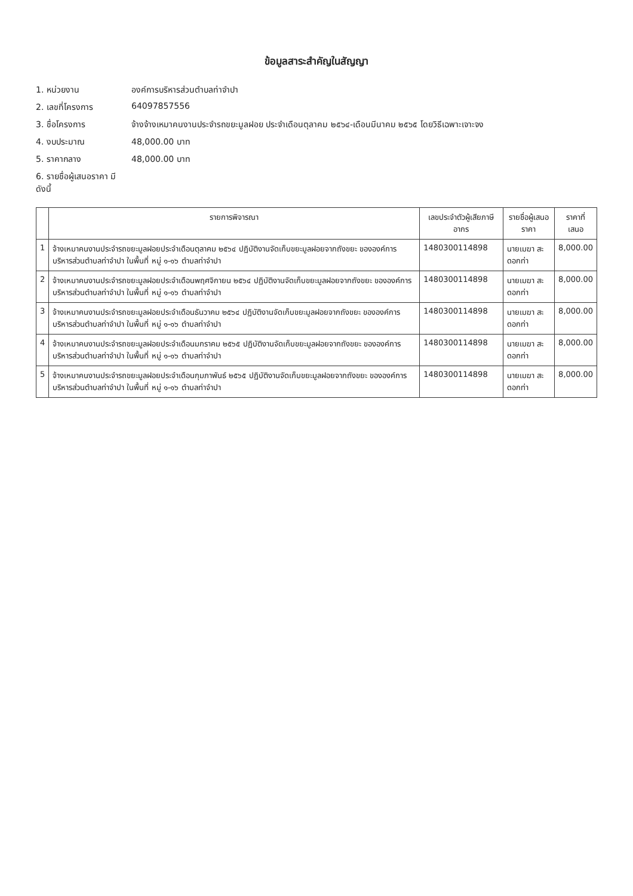ข้อมูลสาระสำคัญในสัญญา
1. หน่วยงาน องค์การบริหารส่วนตำบลท่าจำปา
2. เลขที่โครงการ 64097857556
3. ชื่อโครงการ จ้างจ้างเหมาคนงานประจำรถขยะมูลฝอย ประจำเดือนตุลาคม ๒๕๖๔-เดือนมีนาคม ๒๕๖๕ โดยวิธีเฉพาะเจาะจง
4. งบประมาณ 48,000.00 บาท
5. ราคากลาง 48,000.00 บาท
6. รายชื่อผู้เสนอราคา มีดังนี้
| | รายการพิจารณา | เลขประจำตัวผู้เสียภาษีอากร | รายชื่อผู้เสนอราคา | ราคาที่เสนอ |
| --- | --- | --- | --- | --- |
| 1 | จ้างเหมาคนงานประจำรถขยะมูลฝอยประจำเดือนตุลาคม ๒๕๖๔ ปฏิบัติงานจัดเก็บขยะมูลฝอยจากถังขยะ ขององค์การบริหารส่วนตำบลท่าจำปา ในพื้นที่ หมู่ ๑-๑๖ ตำบลท่าจำปา | 1480300114898 | นายเมฆา สะดอกท่า | 8,000.00 |
| 2 | จ้างเหมาคนงานประจำรถขยะมูลฝอยประจำเดือนพฤศจิกายน ๒๕๖๔ ปฏิบัติงานจัดเก็บขยะมูลฝอยจากถังขยะ ขององค์การบริหารส่วนตำบลท่าจำปา ในพื้นที่ หมู่ ๑-๑๖ ตำบลท่าจำปา | 1480300114898 | นายเมฆา สะดอกท่า | 8,000.00 |
| 3 | จ้างเหมาคนงานประจำรถขยะมูลฝอยประจำเดือนธันวาคม ๒๕๖๔ ปฏิบัติงานจัดเก็บขยะมูลฝอยจากถังขยะ ขององค์การบริหารส่วนตำบลท่าจำปา ในพื้นที่ หมู่ ๑-๑๖ ตำบลท่าจำปา | 1480300114898 | นายเมฆา สะดอกท่า | 8,000.00 |
| 4 | จ้างเหมาคนงานประจำรถขยะมูลฝอยประจำเดือนมกราคม ๒๕๖๕ ปฏิบัติงานจัดเก็บขยะมูลฝอยจากถังขยะ ขององค์การบริหารส่วนตำบลท่าจำปา ในพื้นที่ หมู่ ๑-๑๖ ตำบลท่าจำปา | 1480300114898 | นายเมฆา สะดอกท่า | 8,000.00 |
| 5 | จ้างเหมาคนงานประจำรถขยะมูลฝอยประจำเดือนกุมภาพันธ์ ๒๕๖๕ ปฏิบัติงานจัดเก็บขยะมูลฝอยจากถังขยะ ขององค์การบริหารส่วนตำบลท่าจำปา ในพื้นที่ หมู่ ๑-๑๖ ตำบลท่าจำปา | 1480300114898 | นายเมฆา สะดอกท่า | 8,000.00 |